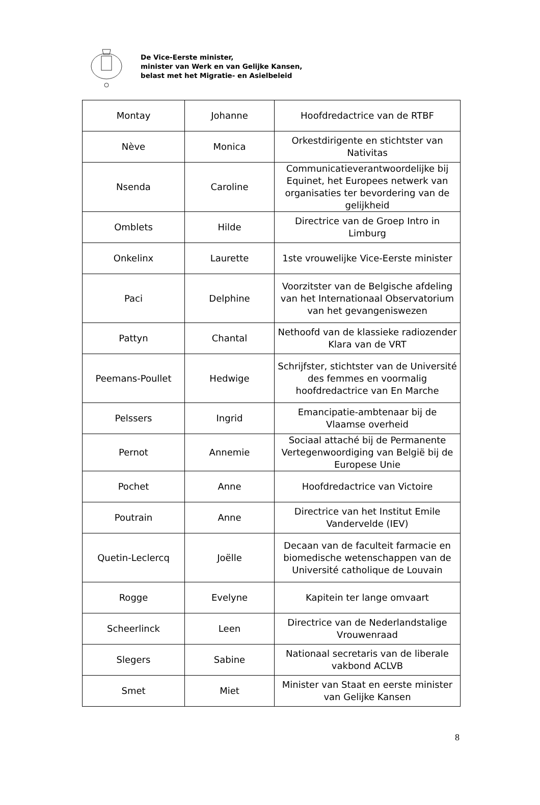De Vice-Eerste minister,
minister van Werk en van Gelijke Kansen,
belast met het Migratie- en Asielbeleid
| Montay | Johanne | Hoofdredactrice van de RTBF |
| Nève | Monica | Orkestdirigente en stichtster van Nativitas |
| Nsenda | Caroline | Communicatieverantwoordelijke bij Equinet, het Europees netwerk van organisaties ter bevordering van de gelijkheid |
| Omblets | Hilde | Directrice van de Groep Intro in Limburg |
| Onkelinx | Laurette | 1ste vrouwelijke Vice-Eerste minister |
| Paci | Delphine | Voorzitster van de Belgische afdeling van het Internationaal Observatorium van het gevangeniswezen |
| Pattyn | Chantal | Nethoofd van de klassieke radiozender Klara van de VRT |
| Peemans-Poullet | Hedwige | Schrijfster, stichtster van de Université des femmes en voormalig hoofdredactrice van En Marche |
| Pelssers | Ingrid | Emancipatie-ambtenaar bij de Vlaamse overheid |
| Pernot | Annemie | Sociaal attaché bij de Permanente Vertegenwoordiging van België bij de Europese Unie |
| Pochet | Anne | Hoofdredactrice van Victoire |
| Poutrain | Anne | Directrice van het Institut Emile Vandervelde (IEV) |
| Quetin-Leclercq | Joëlle | Decaan van de faculteit farmacie en biomedische wetenschappen van de Université catholique de Louvain |
| Rogge | Evelyne | Kapitein ter lange omvaart |
| Scheerlinck | Leen | Directrice van de Nederlandstalige Vrouwenraad |
| Slegers | Sabine | Nationaal secretaris van de liberale vakbond ACLVB |
| Smet | Miet | Minister van Staat en eerste minister van Gelijke Kansen |
8